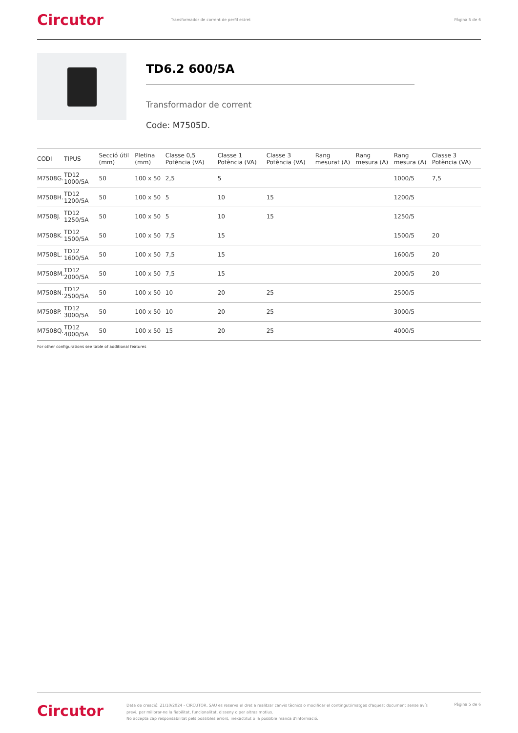Circutor
Transformador de corrent de perfil estret
Pàgina 5 de 6
TD6.2 600/5A
Transformador de corrent
Code: M7505D.
| CODI | TIPUS | Secció útil (mm) | Pletina (mm) | Classe 0,5 Potència (VA) | Classe 1 Potència (VA) | Classe 3 Potència (VA) | Rang mesurat (A) | Rang mesura (A) | Rang mesura (A) | Classe 3 Potència (VA) |
| --- | --- | --- | --- | --- | --- | --- | --- | --- | --- | --- |
| M7508G. | TD12 1000/5A | 50 | 100 x 50 | 2,5 | 5 | | | | 1000/5 | 7,5 |
| M7508H. | TD12 1200/5A | 50 | 100 x 50 | 5 | 10 | 15 | | | 1200/5 | |
| M7508J. | TD12 1250/5A | 50 | 100 x 50 | 5 | 10 | 15 | | | 1250/5 | |
| M7508K. | TD12 1500/5A | 50 | 100 x 50 | 7,5 | 15 | | | | 1500/5 | 20 |
| M7508L. | TD12 1600/5A | 50 | 100 x 50 | 7,5 | 15 | | | | 1600/5 | 20 |
| M7508M. | TD12 2000/5A | 50 | 100 x 50 | 7,5 | 15 | | | | 2000/5 | 20 |
| M7508N. | TD12 2500/5A | 50 | 100 x 50 | 10 | 20 | 25 | | | 2500/5 | |
| M7508P. | TD12 3000/5A | 50 | 100 x 50 | 10 | 20 | 25 | | | 3000/5 | |
| M7508Q. | TD12 4000/5A | 50 | 100 x 50 | 15 | 20 | 25 | | | 4000/5 | |
For other configurations see table of additional features
Circutor
Data de creació: 21/10/2024 - CIRCUTOR, SAU es reserva el dret a realitzar canvis tècnics o modificar el contingut/imatges d'aquest document sense avís previ, per millorar-ne la fiabilitat, funcionalitat, disseny o per altras motius.
No accepta cap responsabilitat pels possibles errors, inexactitut o la possible manca d'informació.
Pàgina 5 de 6